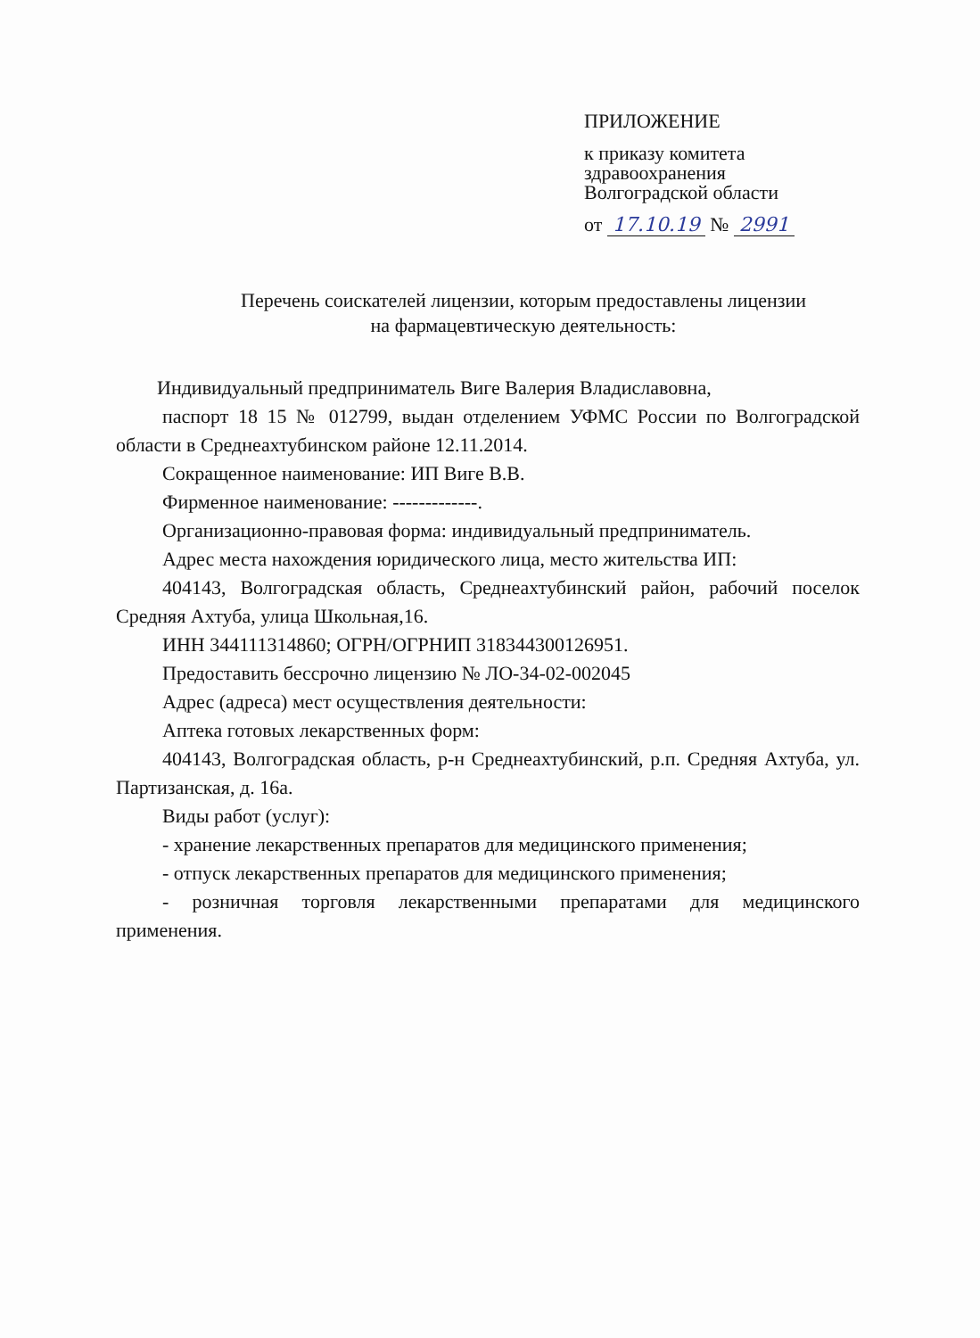ПРИЛОЖЕНИЕ
к приказу комитета
здравоохранения
Волгоградской области
от 17.10.19 № 2991
Перечень соискателей лицензии, которым предоставлены лицензии
на фармацевтическую деятельность:
Индивидуальный предприниматель Виге Валерия Владиславовна,
паспорт 18 15 № 012799, выдан отделением УФМС России по Волгоградской области в Среднеахтубинском районе 12.11.2014.
Сокращенное наименование: ИП Виге В.В.
Фирменное наименование: -------------.
Организационно-правовая форма: индивидуальный предприниматель.
Адрес места нахождения юридического лица, место жительства ИП:
404143, Волгоградская область, Среднеахтубинский район, рабочий поселок Средняя Ахтуба, улица Школьная,16.
ИНН 344111314860; ОГРН/ОГРНИП 318344300126951.
Предоставить бессрочно лицензию № ЛО-34-02-002045
Адрес (адреса) мест осуществления деятельности:
Аптека готовых лекарственных форм:
404143, Волгоградская область, р-н Среднеахтубинский, р.п. Средняя Ахтуба, ул. Партизанская, д. 16а.
Виды работ (услуг):
- хранение лекарственных препаратов для медицинского применения;
- отпуск лекарственных препаратов для медицинского применения;
- розничная торговля лекарственными препаратами для медицинского применения.